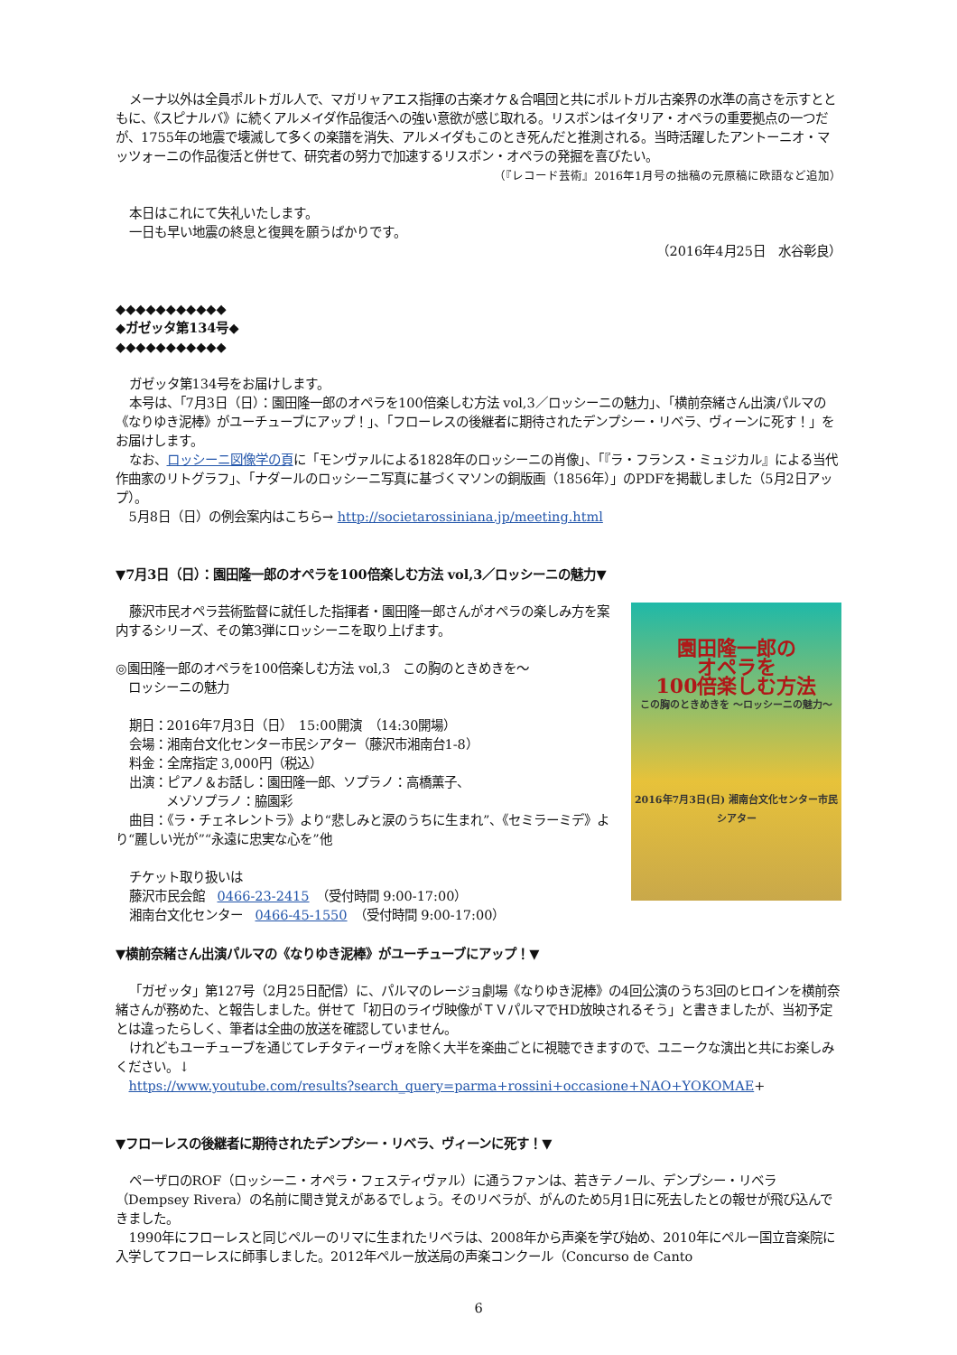メーナ以外は全員ポルトガル人で、マガリャアエス指揮の古楽オケ＆合唱団と共にポルトガル古楽界の水準の高さを示すとともに、《スピナルバ》に続くアルメイダ作品復活への強い意欲が感じ取れる。リスボンはイタリア・オペラの重要拠点の一つだが、1755年の地震で壊滅して多くの楽譜を消失、アルメイダもこのとき死んだと推測される。当時活躍したアントーニオ・マッツォーニの作品復活と併せて、研究者の努力で加速するリスボン・オペラの発掘を喜びたい。
（『レコード芸術』2016年1月号の拙稿の元原稿に欧語など追加）
本日はこれにて失礼いたします。
一日も早い地震の終息と復興を願うばかりです。
（2016年4月25日　水谷彰良）
◆◆◆◆◆◆◆◆◆◆◆
◆ガゼッタ第134号◆
◆◆◆◆◆◆◆◆◆◆◆
ガゼッタ第134号をお届けします。
本号は、「7月3日（日）：園田隆一郎のオペラを100倍楽しむ方法 vol,3／ロッシーニの魅力」、「横前奈緒さん出演パルマの《なりゆき泥棒》がユーチューブにアップ！」、「フローレスの後継者に期待されたデンプシー・リベラ、ヴィーンに死す！」をお届けします。
なお、ロッシーニ図像学の頁に「モンヴァルによる1828年のロッシーニの肖像」、「『ラ・フランス・ミュジカル』による当代作曲家のリトグラフ」、「ナダールのロッシーニ写真に基づくマソンの銅版画（1856年）」のPDFを掲載しました（5月2日アップ）。
5月8日（日）の例会案内はこちら→ http://societarossiniana.jp/meeting.html
▼7月3日（日）：園田隆一郎のオペラを100倍楽しむ方法 vol,3／ロッシーニの魅力▼
園田隆一郎の
オペラを
100倍楽しむ方法
この胸のときめきを ～ロッシーニの魅力～
2016年7月3日(日) 湘南台文化センター市民シアター
藤沢市民オペラ芸術監督に就任した指揮者・園田隆一郎さんがオペラの楽しみ方を案内するシリーズ、その第3弾にロッシーニを取り上げます。
◎園田隆一郎のオペラを100倍楽しむ方法 vol,3　この胸のときめきを～
　ロッシーニの魅力
期日：2016年7月3日（日）　15:00開演　（14:30開場）
会場：湘南台文化センター市民シアター（藤沢市湘南台1-8）
料金：全席指定 3,000円（税込）
出演：ピアノ＆お話し：園田隆一郎、ソプラノ：高橋薫子、
　　　　メゾソプラノ：脇園彩
曲目：《ラ・チェネレントラ》より“悲しみと涙のうちに生まれ”、《セミラーミデ》より“麗しい光が”“永遠に忠実な心を”他
チケット取り扱いは
藤沢市民会館　0466-23-2415　（受付時間 9:00-17:00）
湘南台文化センター　0466-45-1550　（受付時間 9:00-17:00）
▼横前奈緒さん出演パルマの《なりゆき泥棒》がユーチューブにアップ！▼
「ガゼッタ」第127号（2月25日配信）に、パルマのレージョ劇場《なりゆき泥棒》の4回公演のうち3回のヒロインを横前奈緒さんが務めた、と報告しました。併せて「初日のライヴ映像がＴＶパルマでHD放映されるそう」と書きましたが、当初予定とは違ったらしく、筆者は全曲の放送を確認していません。
けれどもユーチューブを通じてレチタティーヴォを除く大半を楽曲ごとに視聴できますので、ユニークな演出と共にお楽しみください。↓
https://www.youtube.com/results?search_query=parma+rossini+occasione+NAO+YOKOMAE+
▼フローレスの後継者に期待されたデンプシー・リベラ、ヴィーンに死す！▼
ペーザロのROF（ロッシーニ・オペラ・フェスティヴァル）に通うファンは、若きテノール、デンプシー・リベラ（Dempsey Rivera）の名前に聞き覚えがあるでしょう。そのリベラが、がんのため5月1日に死去したとの報せが飛び込んできました。
1990年にフローレスと同じペルーのリマに生まれたリベラは、2008年から声楽を学び始め、2010年にペルー国立音楽院に入学してフローレスに師事しました。2012年ペルー放送局の声楽コンクール（Concurso de Canto
6